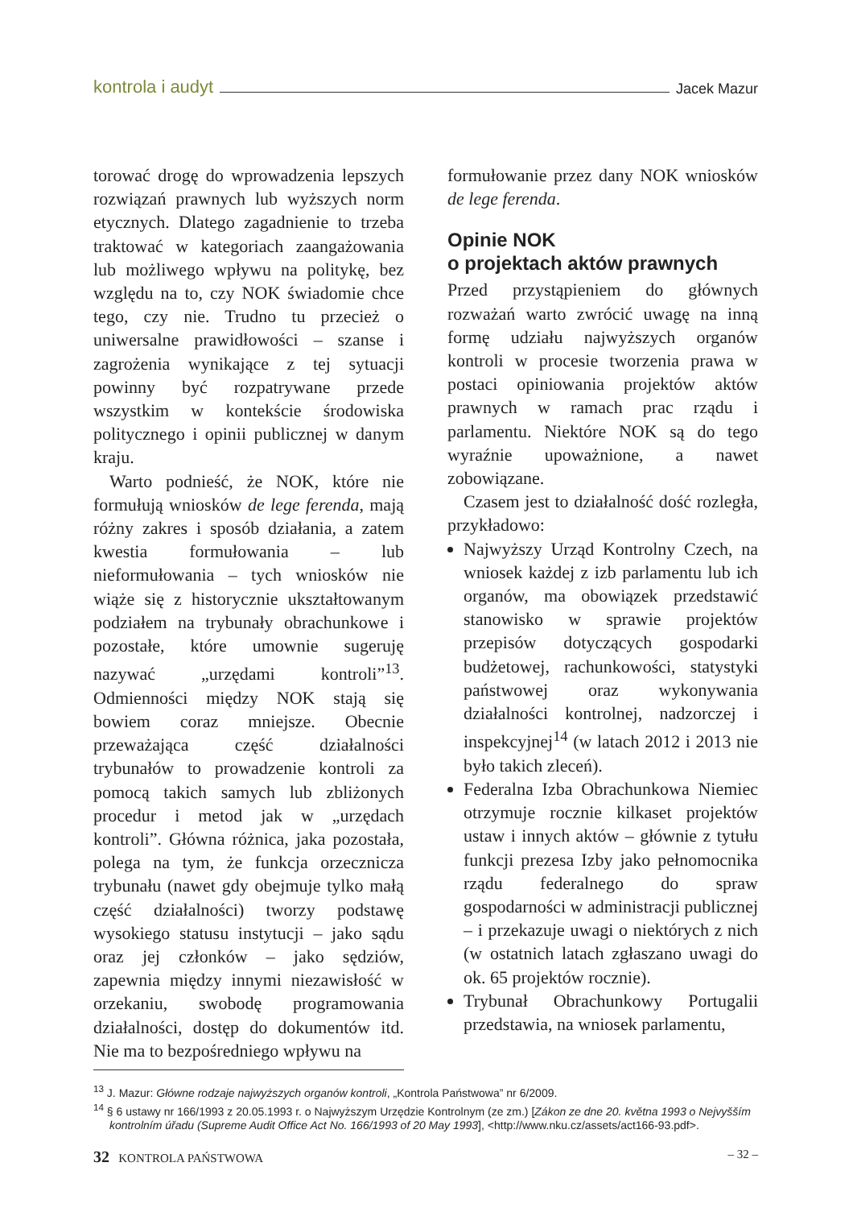kontrola i audyt Jacek Mazur
torować drogę do wprowadzenia lepszych rozwiązań prawnych lub wyższych norm etycznych. Dlatego zagadnienie to trzeba traktować w kategoriach zaangażowania lub możliwego wpływu na politykę, bez względu na to, czy NOK świadomie chce tego, czy nie. Trudno tu przecież o uniwersalne prawidłowości – szanse i zagrożenia wynikające z tej sytuacji powinny być rozpatrywane przede wszystkim w kontekście środowiska politycznego i opinii publicznej w danym kraju.
Warto podnieść, że NOK, które nie formułują wniosków de lege ferenda, mają różny zakres i sposób działania, a zatem kwestia formułowania – lub nieformułowania – tych wniosków nie wiąże się z historycznie ukształtowanym podziałem na trybunały obrachunkowe i pozostałe, które umownie sugeruję nazywać „urzędami kontroli”<sup>13</sup>. Odmienności między NOK stają się bowiem coraz mniejsze. Obecnie przeważająca część działalności trybunałów to prowadzenie kontroli za pomocą takich samych lub zbliżonych procedur i metod jak w „urzędach kontroli”. Główna różnica, jaka pozostała, polega na tym, że funkcja orzecznicza trybunału (nawet gdy obejmuje tylko małą część działalności) tworzy podstawę wysokiego statusu instytucji – jako sądu oraz jej członków – jako sędziów, zapewnia między innymi niezawisłość w orzekaniu, swobodę programowania działalności, dostęp do dokumentów itd. Nie ma to bezpośredniego wpływu na
formułowanie przez dany NOK wniosków de lege ferenda.
Opinie NOK
o projektach aktów prawnych
Przed przystąpieniem do głównych rozważań warto zwrócić uwagę na inną formę udziału najwyższych organów kontroli w procesie tworzenia prawa w postaci opiniowania projektów aktów prawnych w ramach prac rządu i parlamentu. Niektóre NOK są do tego wyraźnie upoważnione, a nawet zobowiązane.
Czasem jest to działalność dość rozległa, przykładowo:
Najwyższy Urząd Kontrolny Czech, na wniosek każdej z izb parlamentu lub ich organów, ma obowiązek przedstawić stanowisko w sprawie projektów przepisów dotyczących gospodarki budżetowej, rachunkowości, statystyki państwowej oraz wykonywania działalności kontrolnej, nadzorczej i inspekcyjnej<sup>14</sup> (w latach 2012 i 2013 nie było takich zleceń).
Federalna Izba Obrachunkowa Niemiec otrzymuje rocznie kilkaset projektów ustaw i innych aktów – głównie z tytułu funkcji prezesa Izby jako pełnomocnika rządu federalnego do spraw gospodarności w administracji publicznej – i przekazuje uwagi o niektórych z nich (w ostatnich latach zgłaszano uwagi do ok. 65 projektów rocznie).
Trybunał Obrachunkowy Portugalii przedstawia, na wniosek parlamentu,
<sup>13</sup> J. Mazur: Główne rodzaje najwyższych organów kontroli, „Kontrola Państwowa” nr 6/2009.
<sup>14</sup> § 6 ustawy nr 166/1993 z 20.05.1993 r. o Najwyższym Urzędzie Kontrolnym (ze zm.) [Zákon ze dne 20. května 1993 o Nejvyšším kontrolním úřadu (Supreme Audit Office Act No. 166/1993 of 20 May 1993], <http://www.nku.cz/assets/act166-93.pdf>.
32 KONTROLA PAŃSTWOWA – 32 –